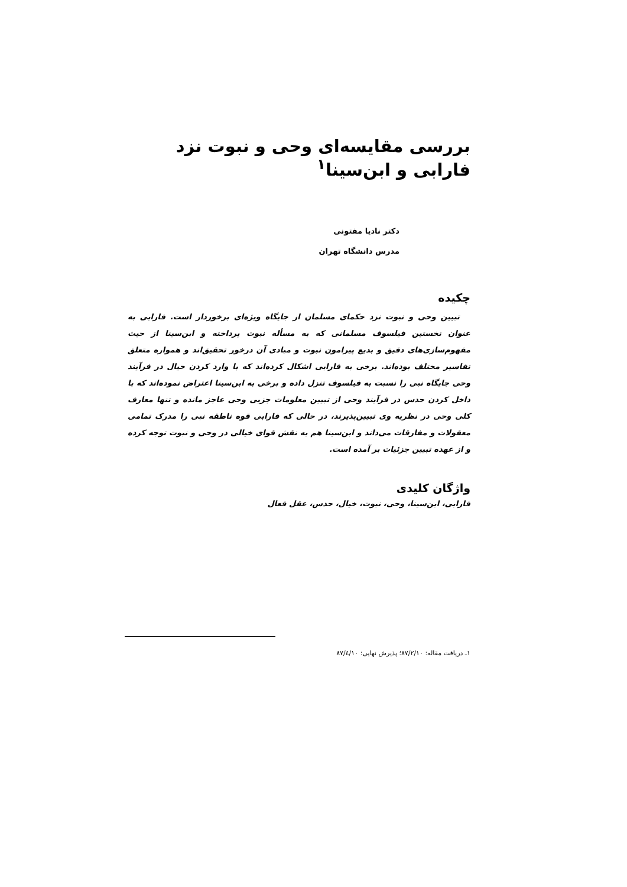بررسی مقایسه‌ای وحی و نبوت نزد فارابی و ابن‌سینا<sup>۱</sup>
دکتر نادیا مفتونی
مدرس دانشگاه تهران
چکیده
تبیین وحی و نبوت نزد حکمای مسلمان از جایگاه ویژه‌ای برخوردار است. فارابی به عنوان نخستین فیلسوف مسلمانی که به مسأله نبوت پرداخته و ابن‌سینا از حیث مفهوم‌سازی‌های دقیق و بدیع پیرامون نبوت و مبادی آن درخور تحقیق‌اند و همواره متعلق تفاسیر مختلف بوده‌اند. برخی به فارابی اشکال کرده‌اند که با وارد کردن خیال در فرآیند وحی جایگاه نبی را نسبت به فیلسوف تنزل داده و برخی به ابن‌سینا اعتراض نموده‌اند که با داخل کردن حدس در فرآیند وحی از تبیین معلومات جزیی وحی عاجز مانده و تنها معارف کلی وحی در نظریه وی تبیین‌پذیرند، در حالی که فارابی قوه ناطقه نبی را مدرک تمامی معقولات و مفارقات می‌داند و ابن‌سینا هم به نقش قوای خیالی در وحی و نبوت توجه کرده و از عهده تبیین جزئیات بر آمده است.
واژگان کلیدی
فارابی، ابن‌سینا، وحی، نبوت، خیال، حدس، عقل فعال
۱ـ دریافت مقاله: ۸۷/۲/۱۰؛ پذیرش نهایی: ۸۷/٤/۱۰